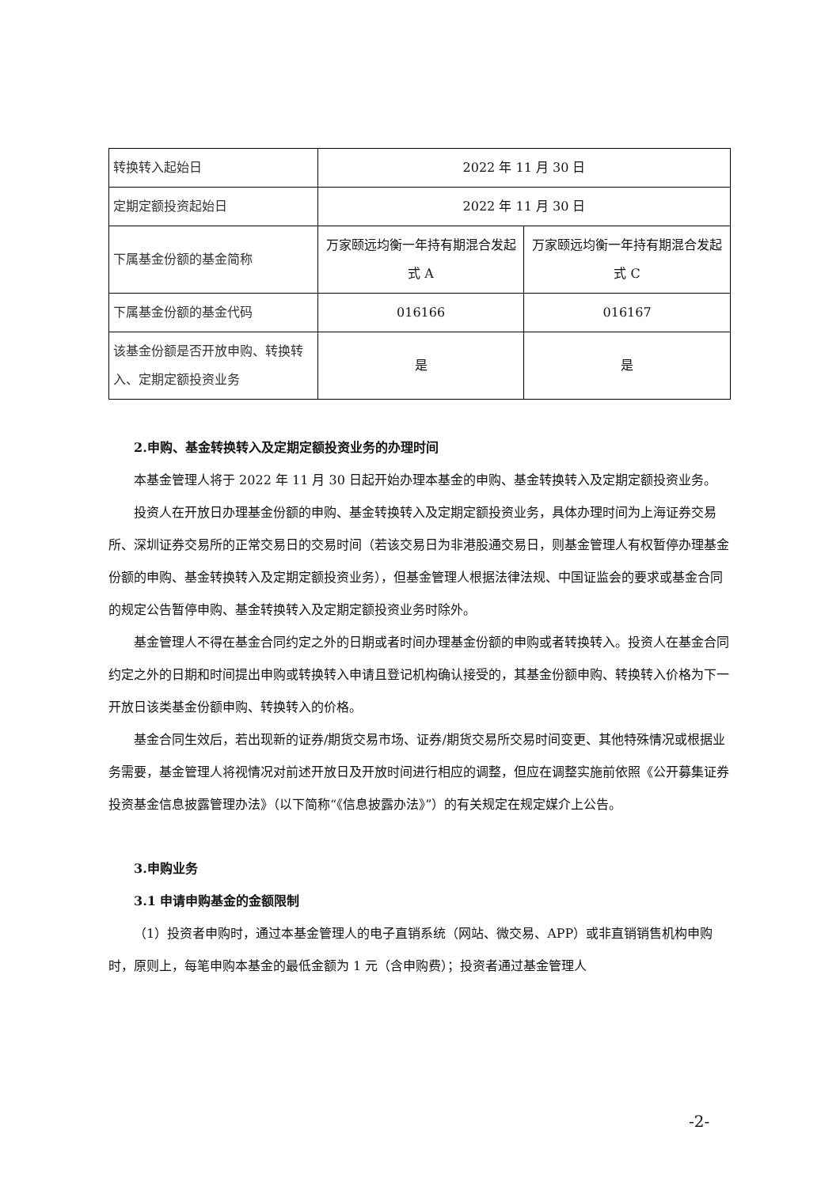| 转换转入起始日 | 2022 年 11 月 30 日 | |
| 定期定额投资起始日 | 2022 年 11 月 30 日 | |
| 下属基金份额的基金简称 | 万家颐远均衡一年持有期混合发起式 A | 万家颐远均衡一年持有期混合发起式 C |
| 下属基金份额的基金代码 | 016166 | 016167 |
| 该基金份额是否开放申购、转换转入、定期定额投资业务 | 是 | 是 |
2.申购、基金转换转入及定期定额投资业务的办理时间
本基金管理人将于 2022 年 11 月 30 日起开始办理本基金的申购、基金转换转入及定期定额投资业务。
投资人在开放日办理基金份额的申购、基金转换转入及定期定额投资业务，具体办理时间为上海证券交易所、深圳证券交易所的正常交易日的交易时间（若该交易日为非港股通交易日，则基金管理人有权暂停办理基金份额的申购、基金转换转入及定期定额投资业务），但基金管理人根据法律法规、中国证监会的要求或基金合同的规定公告暂停申购、基金转换转入及定期定额投资业务时除外。
基金管理人不得在基金合同约定之外的日期或者时间办理基金份额的申购或者转换转入。投资人在基金合同约定之外的日期和时间提出申购或转换转入申请且登记机构确认接受的，其基金份额申购、转换转入价格为下一开放日该类基金份额申购、转换转入的价格。
基金合同生效后，若出现新的证券/期货交易市场、证券/期货交易所交易时间变更、其他特殊情况或根据业务需要，基金管理人将视情况对前述开放日及开放时间进行相应的调整，但应在调整实施前依照《公开募集证券投资基金信息披露管理办法》（以下简称“《信息披露办法》”）的有关规定在规定媒介上公告。
3.申购业务
3.1 申请申购基金的金额限制
（1）投资者申购时，通过本基金管理人的电子直销系统（网站、微交易、APP）或非直销销售机构申购时，原则上，每笔申购本基金的最低金额为 1 元（含申购费）；投资者通过基金管理人
-2-